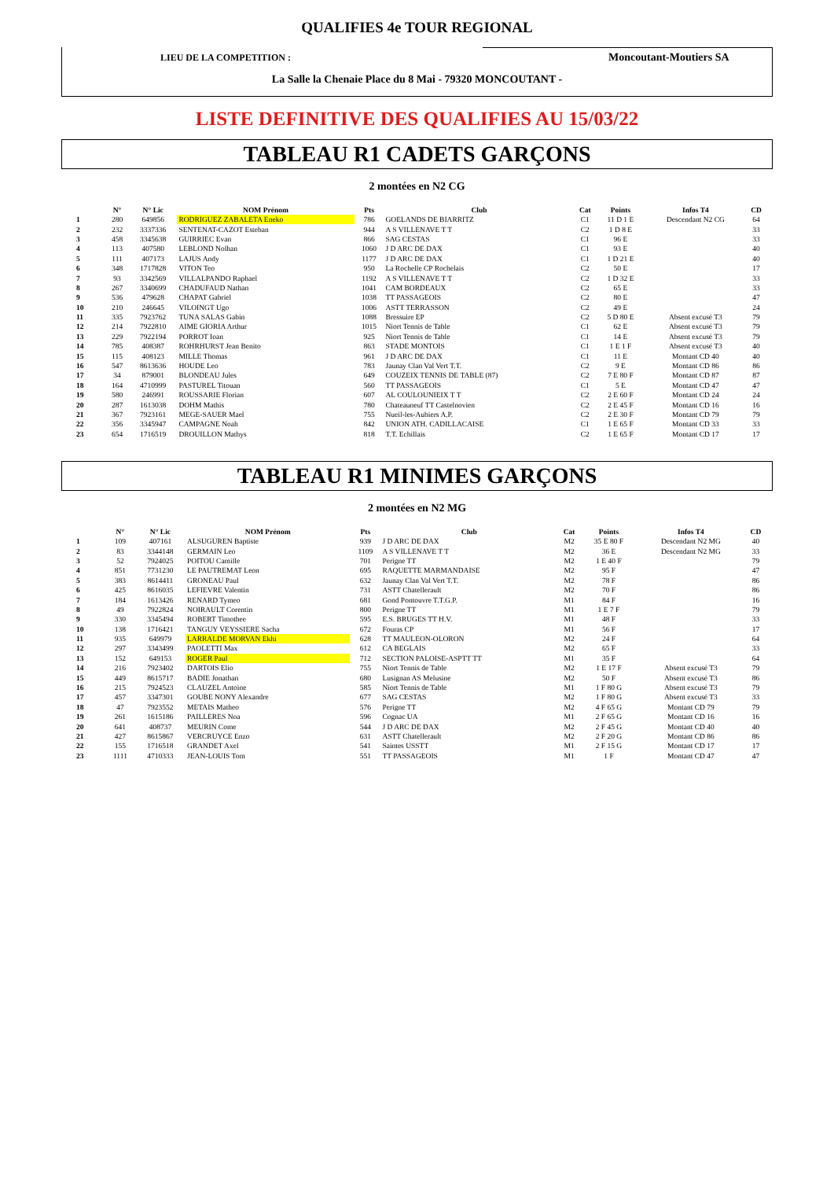QUALIFIES 4e TOUR REGIONAL
LIEU DE LA COMPETITION :
Moncoutant-Moutiers SA
La Salle la Chenaie Place du 8 Mai - 79320 MONCOUTANT -
LISTE DEFINITIVE DES QUALIFIES AU 15/03/22
TABLEAU R1 CADETS GARÇONS
2 montées en N2 CG
| | N° | N° Lic | NOM Prénom | Pts | Club | Cat | Points | Infos T4 | CD |
| --- | --- | --- | --- | --- | --- | --- | --- | --- | --- |
| 1 | 280 | 649856 | RODRIGUEZ ZABALETA Eneko | 786 | GOELANDS DE BIARRITZ | C1 | 11 D 1 E | Descendant N2 CG | 64 |
| 2 | 232 | 3337336 | SENTENAT-CAZOT Esteban | 944 | A S VILLENAVE T T | C2 | 1 D 8 E | | 33 |
| 3 | 458 | 3345638 | GUIRRIEC Evan | 866 | SAG CESTAS | C1 | 96 E | | 33 |
| 4 | 113 | 407580 | LEBLOND Nolhan | 1060 | J D ARC DE DAX | C1 | 93 E | | 40 |
| 5 | 111 | 407173 | LAJUS Andy | 1177 | J D ARC DE DAX | C1 | 1 D 21 E | | 40 |
| 6 | 348 | 1717828 | VITON Teo | 950 | La Rochelle CP Rochelais | C2 | 50 E | | 17 |
| 7 | 93 | 3342569 | VILLALPANDO Raphael | 1192 | A S VILLENAVE T T | C2 | 1 D 32 E | | 33 |
| 8 | 267 | 3340699 | CHADUFAUD Nathan | 1041 | CAM BORDEAUX | C2 | 65 E | | 33 |
| 9 | 536 | 479628 | CHAPAT Gabriel | 1038 | TT PASSAGEOIS | C2 | 80 E | | 47 |
| 10 | 210 | 246645 | VILOINGT Ugo | 1006 | ASTT TERRASSON | C2 | 49 E | | 24 |
| 11 | 335 | 7923762 | TUNA SALAS Gabin | 1088 | Bressuire EP | C2 | 5 D 80 E | Absent excusé T3 | 79 |
| 12 | 214 | 7922810 | AIME GIORIA Arthur | 1015 | Niort Tennis de Table | C1 | 62 E | Absent excusé T3 | 79 |
| 13 | 229 | 7922194 | PORROT Ioan | 925 | Niort Tennis de Table | C1 | 14 E | Absent excusé T3 | 79 |
| 14 | 785 | 408387 | ROHRHURST Jean Benito | 863 | STADE MONTOIS | C1 | 1 E 1 F | Absent excusé T3 | 40 |
| 15 | 115 | 408123 | MILLE Thomas | 961 | J D ARC DE DAX | C1 | 11 E | Montant CD 40 | 40 |
| 16 | 547 | 8613636 | HOUDE Leo | 783 | Jaunay Clan Val Vert T.T. | C2 | 9 E | Montant CD 86 | 86 |
| 17 | 34 | 879001 | BLONDEAU Jules | 649 | COUZEIX TENNIS DE TABLE (87) | C2 | 7 E 80 F | Montant CD 87 | 87 |
| 18 | 164 | 4710999 | PASTUREL Titouan | 560 | TT PASSAGEOIS | C1 | 5 E | Montant CD 47 | 47 |
| 19 | 580 | 246991 | ROUSSARIE Florian | 607 | AL COULOUNIEIX T T | C2 | 2 E 60 F | Montant CD 24 | 24 |
| 20 | 287 | 1613038 | DOHM Mathis | 780 | Chateauneuf TT Castelnovien | C2 | 2 E 45 F | Montant CD 16 | 16 |
| 21 | 367 | 7923161 | MEGE-SAUER Mael | 755 | Nueil-les-Aubiers A.P. | C2 | 2 E 30 F | Montant CD 79 | 79 |
| 22 | 356 | 3345947 | CAMPAGNE Noah | 842 | UNION ATH. CADILLACAISE | C1 | 1 E 65 F | Montant CD 33 | 33 |
| 23 | 654 | 1716519 | DROUILLON Mathys | 818 | T.T. Echillais | C2 | 1 E 65 F | Montant CD 17 | 17 |
TABLEAU R1 MINIMES GARÇONS
2 montées en N2 MG
| | N° | N° Lic | NOM Prénom | Pts | Club | Cat | Points | Infos T4 | CD |
| --- | --- | --- | --- | --- | --- | --- | --- | --- | --- |
| 1 | 109 | 407161 | ALSUGUREN Baptiste | 939 | J D ARC DE DAX | M2 | 35 E 80 F | Descendant N2 MG | 40 |
| 2 | 83 | 3344148 | GERMAIN Leo | 1109 | A S VILLENAVE T T | M2 | 36 E | Descendant N2 MG | 33 |
| 3 | 52 | 7924025 | POITOU Camille | 701 | Perigne TT | M2 | 1 E 40 F | | 79 |
| 4 | 851 | 7731230 | LE PAUTREMAT Leon | 695 | RAQUETTE MARMANDAISE | M2 | 95 F | | 47 |
| 5 | 383 | 8614411 | GRONEAU Paul | 632 | Jaunay Clan Val Vert T.T. | M2 | 78 F | | 86 |
| 6 | 425 | 8616035 | LEFIEVRE Valentin | 731 | ASTT Chatellerault | M2 | 70 F | | 86 |
| 7 | 184 | 1613426 | RENARD Tymeo | 681 | Gond Pontouvre T.T.G.P. | M1 | 84 F | | 16 |
| 8 | 49 | 7922824 | NOIRAULT Corentin | 800 | Perigne TT | M1 | 1 E 7 F | | 79 |
| 9 | 330 | 3345494 | ROBERT Timothee | 595 | E.S. BRUGES TT H.V. | M1 | 48 F | | 33 |
| 10 | 138 | 1716421 | TANGUY VEYSSIERE Sacha | 672 | Fouras CP | M1 | 56 F | | 17 |
| 11 | 935 | 649979 | LARRALDE MORVAN Ekhi | 628 | TT MAULEON-OLORON | M2 | 24 F | | 64 |
| 12 | 297 | 3343499 | PAOLETTI Max | 612 | CA BEGLAIS | M2 | 65 F | | 33 |
| 13 | 152 | 649153 | ROGER Paul | 712 | SECTION PALOISE-ASPTT TT | M1 | 35 F | | 64 |
| 14 | 216 | 7923402 | DARTOIS Elio | 755 | Niort Tennis de Table | M2 | 1 E 17 F | Absent excusé T3 | 79 |
| 15 | 449 | 8615717 | BADIE Jonathan | 680 | Lusignan AS Melusine | M2 | 50 F | Absent excusé T3 | 86 |
| 16 | 215 | 7924523 | CLAUZEL Antoine | 585 | Niort Tennis de Table | M1 | 1 F 80 G | Absent excusé T3 | 79 |
| 17 | 457 | 3347301 | GOUBE NONY Alexandre | 677 | SAG CESTAS | M2 | 1 F 80 G | Absent excusé T3 | 33 |
| 18 | 47 | 7923552 | METAIS Matheo | 576 | Perigne TT | M2 | 4 F 65 G | Montant CD 79 | 79 |
| 19 | 261 | 1615186 | PAILLERES Noa | 596 | Cognac UA | M1 | 2 F 65 G | Montant CD 16 | 16 |
| 20 | 641 | 408737 | MEURIN Come | 544 | J D ARC DE DAX | M2 | 2 F 45 G | Montant CD 40 | 40 |
| 21 | 427 | 8615867 | VERCRUYCE Enzo | 631 | ASTT Chatellerault | M2 | 2 F 20 G | Montant CD 86 | 86 |
| 22 | 155 | 1716518 | GRANDET Axel | 541 | Saintes USSTT | M1 | 2 F 15 G | Montant CD 17 | 17 |
| 23 | 1111 | 4710333 | JEAN-LOUIS Tom | 551 | TT PASSAGEOIS | M1 | 1 F | Montant CD 47 | 47 |